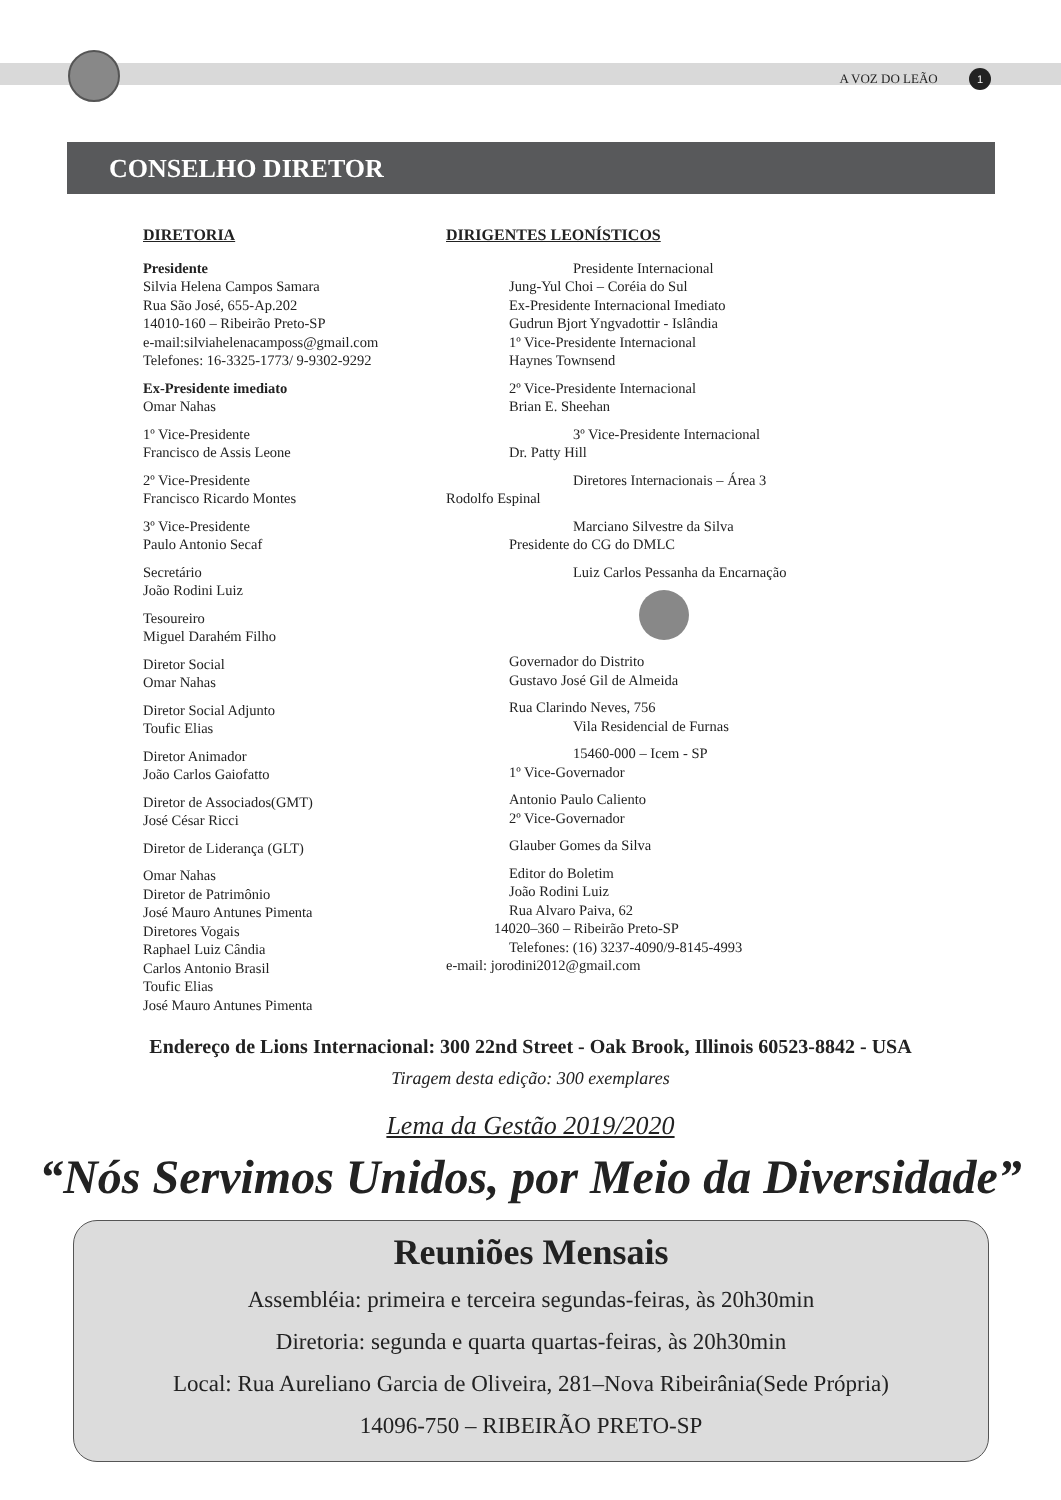A VOZ DO LEÃO 1
CONSELHO DIRETOR
DIRETORIA
Presidente
Silvia Helena Campos Samara
Rua São José, 655-Ap.202
14010-160 – Ribeirão Preto-SP
e-mail:silviahelenacamposs@gmail.com
Telefones: 16-3325-1773/ 9-9302-9292
Ex-Presidente imediato
Omar Nahas
1º Vice-Presidente
Francisco de Assis Leone
2º Vice-Presidente
Francisco Ricardo Montes
3º Vice-Presidente
Paulo Antonio Secaf
Secretário
João Rodini Luiz
Tesoureiro
Miguel Darahém Filho
Diretor Social
Omar Nahas
Diretor Social Adjunto
Toufic Elias
Diretor Animador
João Carlos Gaiofatto
Diretor de Associados(GMT)
José César Ricci
Diretor de Liderança (GLT)
Omar Nahas
Diretor de Patrimônio
José Mauro Antunes Pimenta
Diretores Vogais
Raphael Luiz Cândia
Carlos Antonio Brasil
Toufic Elias
José Mauro Antunes Pimenta
DIRIGENTES LEONÍSTICOS
Presidente Internacional
Jung-Yul Choi – Coréia do Sul
Ex-Presidente Internacional Imediato
Gudrun Bjort Yngvadottir - Islândia
1º Vice-Presidente Internacional
Haynes Townsend
2º Vice-Presidente Internacional
Brian E. Sheehan
3º Vice-Presidente Internacional
Dr. Patty Hill
Diretores Internacionais – Área 3
Rodolfo Espinal
Marciano Silvestre da Silva
Presidente do CG do DMLC
Luiz Carlos Pessanha da Encarnação
Governador do Distrito
Gustavo José Gil de Almeida
Rua Clarindo Neves, 756
Vila Residencial de Furnas
15460-000 – Icem - SP
1º Vice-Governador
Antonio Paulo Caliento
2º Vice-Governador
Glauber Gomes da Silva
Editor do Boletim
João Rodini Luiz
Rua Alvaro Paiva, 62
14020–360 – Ribeirão Preto-SP
Telefones: (16) 3237-4090/9-8145-4993
e-mail: jorodini2012@gmail.com
Endereço de Lions Internacional: 300 22nd Street - Oak Brook, Illinois 60523-8842 - USA
Tiragem desta edição: 300 exemplares
Lema da Gestão 2019/2020
“Nós Servimos Unidos, por Meio da Diversidade”
Reuniões Mensais
Assembléia: primeira e terceira segundas-feiras, às 20h30min
Diretoria: segunda e quarta quartas-feiras, às 20h30min
Local: Rua Aureliano Garcia de Oliveira, 281–Nova Ribeirânia(Sede Própria)
14096-750 – RIBEIRÃO PRETO-SP